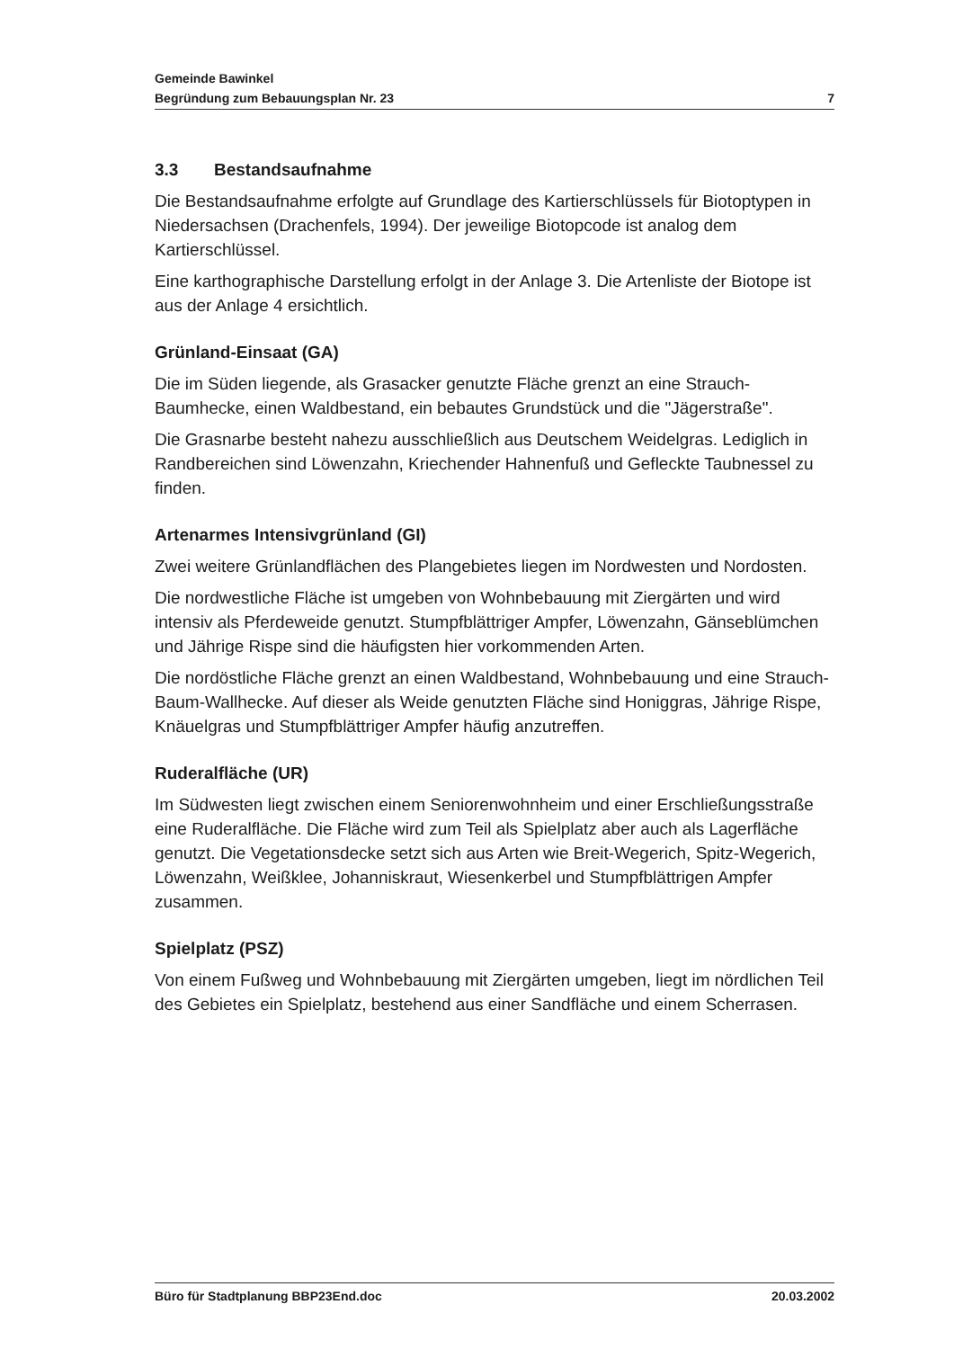Gemeinde Bawinkel
Begründung zum Bebauungsplan Nr. 23 7
3.3 Bestandsaufnahme
Die Bestandsaufnahme erfolgte auf Grundlage des Kartierschlüssels für Biotoptypen in Niedersachsen (Drachenfels, 1994). Der jeweilige Biotopcode ist analog dem Kartierschlüssel.
Eine karthographische Darstellung erfolgt in der Anlage 3. Die Artenliste der Biotope ist aus der Anlage 4 ersichtlich.
Grünland-Einsaat (GA)
Die im Süden liegende, als Grasacker genutzte Fläche grenzt an eine Strauch-Baumhecke, einen Waldbestand, ein bebautes Grundstück und die "Jägerstraße".
Die Grasnarbe besteht nahezu ausschließlich aus Deutschem Weidelgras. Lediglich in Randbereichen sind Löwenzahn, Kriechender Hahnenfuß und Gefleckte Taubnessel zu finden.
Artenarmes Intensivgrünland (GI)
Zwei weitere Grünlandflächen des Plangebietes liegen im Nordwesten und Nordosten.
Die nordwestliche Fläche ist umgeben von Wohnbebauung mit Ziergärten und wird intensiv als Pferdeweide genutzt. Stumpfblättriger Ampfer, Löwenzahn, Gänseblümchen und Jährige Rispe sind die häufigsten hier vorkommenden Arten.
Die nordöstliche Fläche grenzt an einen Waldbestand, Wohnbebauung und eine Strauch-Baum-Wallhecke. Auf dieser als Weide genutzten Fläche sind Honiggras, Jährige Rispe, Knäuelgras und Stumpfblättriger Ampfer häufig anzutreffen.
Ruderalfläche (UR)
Im Südwesten liegt zwischen einem Seniorenwohnheim und einer Erschließungsstraße eine Ruderalfläche. Die Fläche wird zum Teil als Spielplatz aber auch als Lagerfläche genutzt. Die Vegetationsdecke setzt sich aus Arten wie Breit-Wegerich, Spitz-Wegerich, Löwenzahn, Weißklee, Johanniskraut, Wiesenkerbel und Stumpfblättrigen Ampfer zusammen.
Spielplatz (PSZ)
Von einem Fußweg und Wohnbebauung mit Ziergärten umgeben, liegt im nördlichen Teil des Gebietes ein Spielplatz, bestehend aus einer Sandfläche und einem Scherrasen.
Büro für Stadtplanung BBP23End.doc 20.03.2002